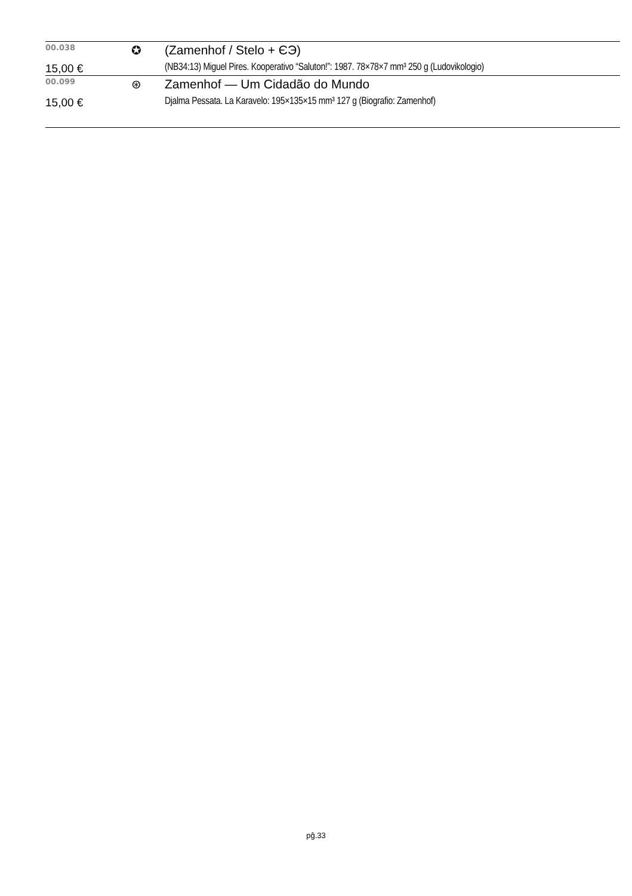| 00.038 | ✪ | (Zamenhof / Stelo + ЄЭ) |
| 15,00 € | | (NB34:13) Miguel Pires. Kooperativo “Saluton!”: 1987. 78×78×7 mm³ 250 g (Ludovikologio) |
| 00.099 | ⊛ | Zamenhof — Um Cidadão do Mundo |
| 15,00 € | | Djalma Pessata. La Karavelo: 195×135×15 mm³ 127 g (Biografio: Zamenhof) |
pĝ.33